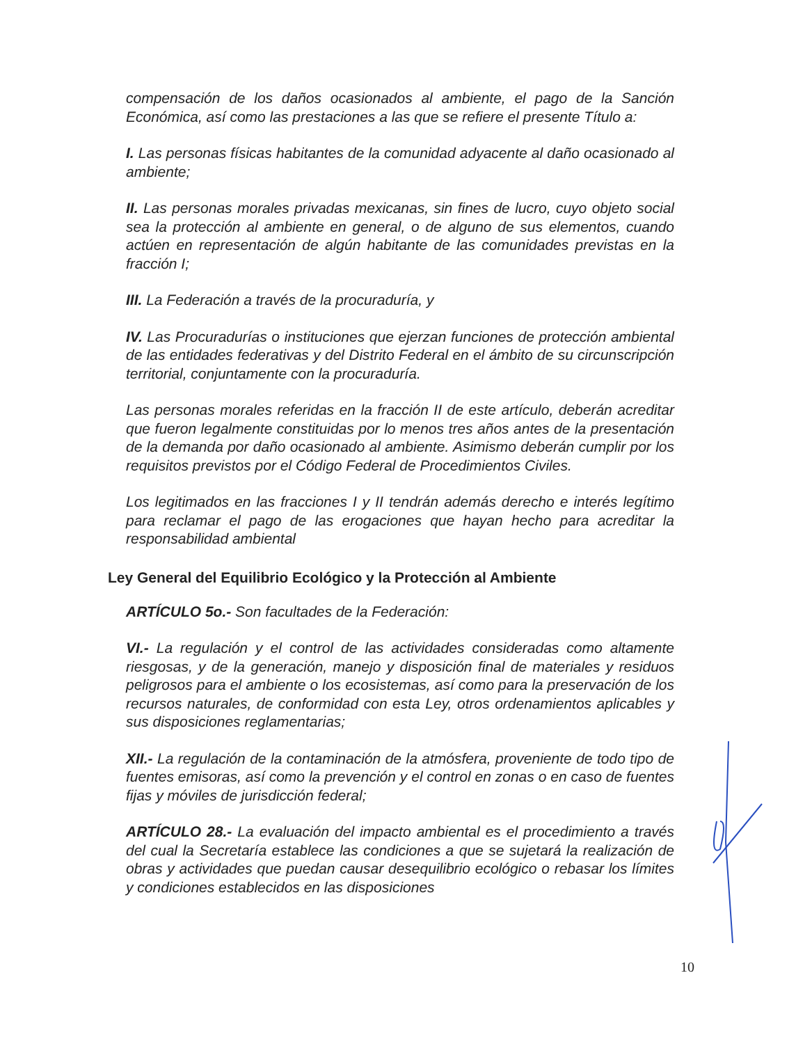compensación de los daños ocasionados al ambiente, el pago de la Sanción Económica, así como las prestaciones a las que se refiere el presente Título a:
I. Las personas físicas habitantes de la comunidad adyacente al daño ocasionado al ambiente;
II. Las personas morales privadas mexicanas, sin fines de lucro, cuyo objeto social sea la protección al ambiente en general, o de alguno de sus elementos, cuando actúen en representación de algún habitante de las comunidades previstas en la fracción I;
III. La Federación a través de la procuraduría, y
IV. Las Procuradurías o instituciones que ejerzan funciones de protección ambiental de las entidades federativas y del Distrito Federal en el ámbito de su circunscripción territorial, conjuntamente con la procuraduría.
Las personas morales referidas en la fracción II de este artículo, deberán acreditar que fueron legalmente constituidas por lo menos tres años antes de la presentación de la demanda por daño ocasionado al ambiente. Asimismo deberán cumplir por los requisitos previstos por el Código Federal de Procedimientos Civiles.
Los legitimados en las fracciones I y II tendrán además derecho e interés legítimo para reclamar el pago de las erogaciones que hayan hecho para acreditar la responsabilidad ambiental
Ley General del Equilibrio Ecológico y la Protección al Ambiente
ARTÍCULO 5o.- Son facultades de la Federación:
VI.- La regulación y el control de las actividades consideradas como altamente riesgosas, y de la generación, manejo y disposición final de materiales y residuos peligrosos para el ambiente o los ecosistemas, así como para la preservación de los recursos naturales, de conformidad con esta Ley, otros ordenamientos aplicables y sus disposiciones reglamentarias;
XII.- La regulación de la contaminación de la atmósfera, proveniente de todo tipo de fuentes emisoras, así como la prevención y el control en zonas o en caso de fuentes fijas y móviles de jurisdicción federal;
ARTÍCULO 28.- La evaluación del impacto ambiental es el procedimiento a través del cual la Secretaría establece las condiciones a que se sujetará la realización de obras y actividades que puedan causar desequilibrio ecológico o rebasar los límites y condiciones establecidos en las disposiciones
10